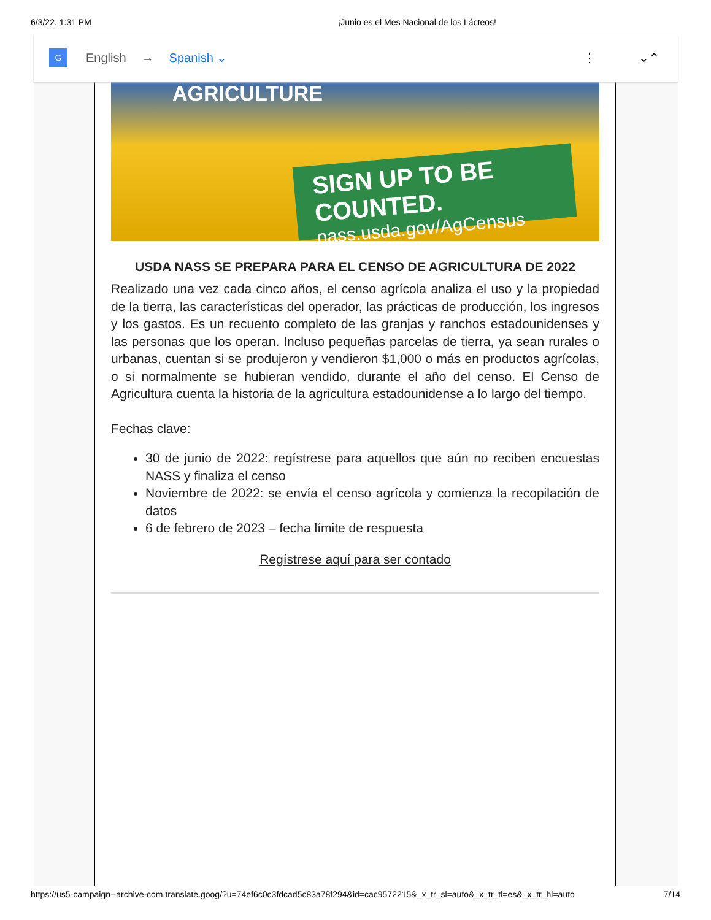6/3/22, 1:31 PM ¡Junio es el Mes Nacional de los Lácteos!
AGRICULTURE
SIGN UP TO BE COUNTED.
nass.usda.gov/AgCensus
USDA NASS SE PREPARA PARA EL CENSO DE AGRICULTURA DE 2022
Realizado una vez cada cinco años, el censo agrícola analiza el uso y la propiedad de la tierra, las características del operador, las prácticas de producción, los ingresos y los gastos. Es un recuento completo de las granjas y ranchos estadounidenses y las personas que los operan. Incluso pequeñas parcelas de tierra, ya sean rurales o urbanas, cuentan si se produjeron y vendieron $1,000 o más en productos agrícolas, o si normalmente se hubieran vendido, durante el año del censo. El Censo de Agricultura cuenta la historia de la agricultura estadounidense a lo largo del tiempo.
Fechas clave:
30 de junio de 2022: regístrese para aquellos que aún no reciben encuestas NASS y finaliza el censo
Noviembre de 2022: se envía el censo agrícola y comienza la recopilación de datos
6 de febrero de 2023 – fecha límite de respuesta
Regístrese aquí para ser contado
G English → Spanish ⌄ ⋮ ⌄⌃
https://us5-campaign--archive-com.translate.goog/?u=74ef6c0c3fdcad5c83a78f294&id=cac9572215&_x_tr_sl=auto&_x_tr_tl=es&_x_tr_hl=auto 7/14